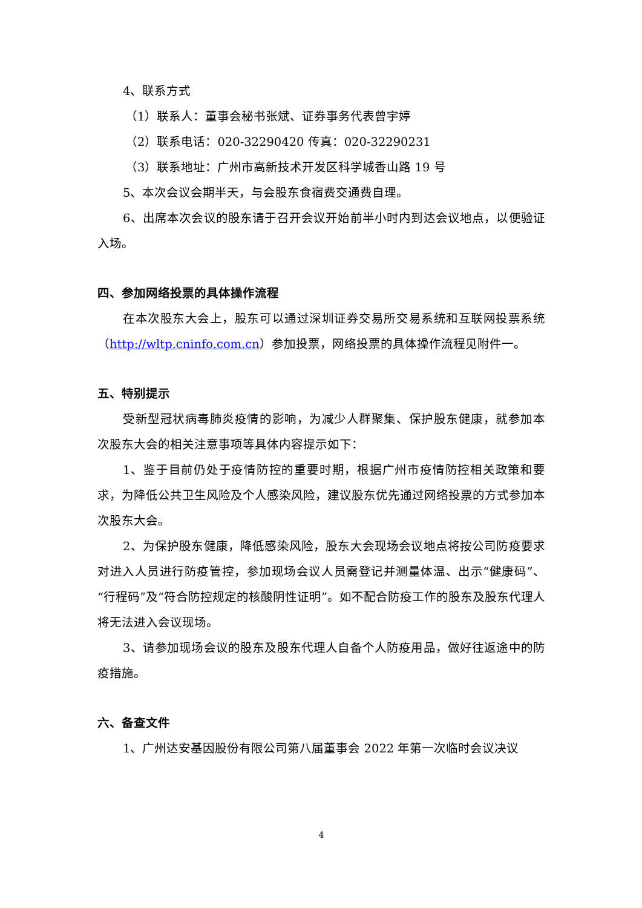4、联系方式
（1）联系人：董事会秘书张斌、证券事务代表曾宇婷
（2）联系电话：020-32290420 传真：020-32290231
（3）联系地址：广州市高新技术开发区科学城香山路 19 号
5、本次会议会期半天，与会股东食宿费交通费自理。
6、出席本次会议的股东请于召开会议开始前半小时内到达会议地点，以便验证入场。
四、参加网络投票的具体操作流程
在本次股东大会上，股东可以通过深圳证券交易所交易系统和互联网投票系统（http://wltp.cninfo.com.cn）参加投票，网络投票的具体操作流程见附件一。
五、特别提示
受新型冠状病毒肺炎疫情的影响，为减少人群聚集、保护股东健康，就参加本次股东大会的相关注意事项等具体内容提示如下：
1、鉴于目前仍处于疫情防控的重要时期，根据广州市疫情防控相关政策和要求，为降低公共卫生风险及个人感染风险，建议股东优先通过网络投票的方式参加本次股东大会。
2、为保护股东健康，降低感染风险，股东大会现场会议地点将按公司防疫要求对进入人员进行防疫管控，参加现场会议人员需登记并测量体温、出示“健康码”、“行程码”及“符合防控规定的核酸阴性证明”。如不配合防疫工作的股东及股东代理人将无法进入会议现场。
3、请参加现场会议的股东及股东代理人自备个人防疫用品，做好往返途中的防疫措施。
六、备查文件
1、广州达安基因股份有限公司第八届董事会 2022 年第一次临时会议决议
4